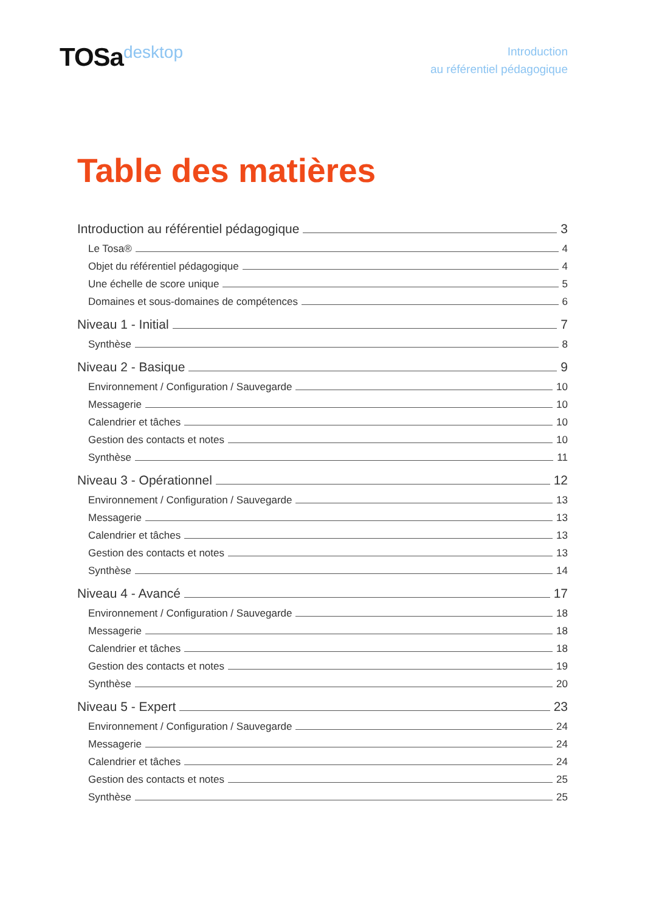TOSadesktop
Introduction
au référentiel pédagogique
Table des matières
Introduction au référentiel pédagogique 3
Le Tosa® 4
Objet du référentiel pédagogique 4
Une échelle de score unique 5
Domaines et sous-domaines de compétences 6
Niveau 1 - Initial 7
Synthèse 8
Niveau 2 - Basique 9
Environnement / Configuration / Sauvegarde 10
Messagerie 10
Calendrier et tâches 10
Gestion des contacts et notes 10
Synthèse 11
Niveau 3 - Opérationnel 12
Environnement / Configuration / Sauvegarde 13
Messagerie 13
Calendrier et tâches 13
Gestion des contacts et notes 13
Synthèse 14
Niveau 4 - Avancé 17
Environnement / Configuration / Sauvegarde 18
Messagerie 18
Calendrier et tâches 18
Gestion des contacts et notes 19
Synthèse 20
Niveau 5 - Expert 23
Environnement / Configuration / Sauvegarde 24
Messagerie 24
Calendrier et tâches 24
Gestion des contacts et notes 25
Synthèse 25